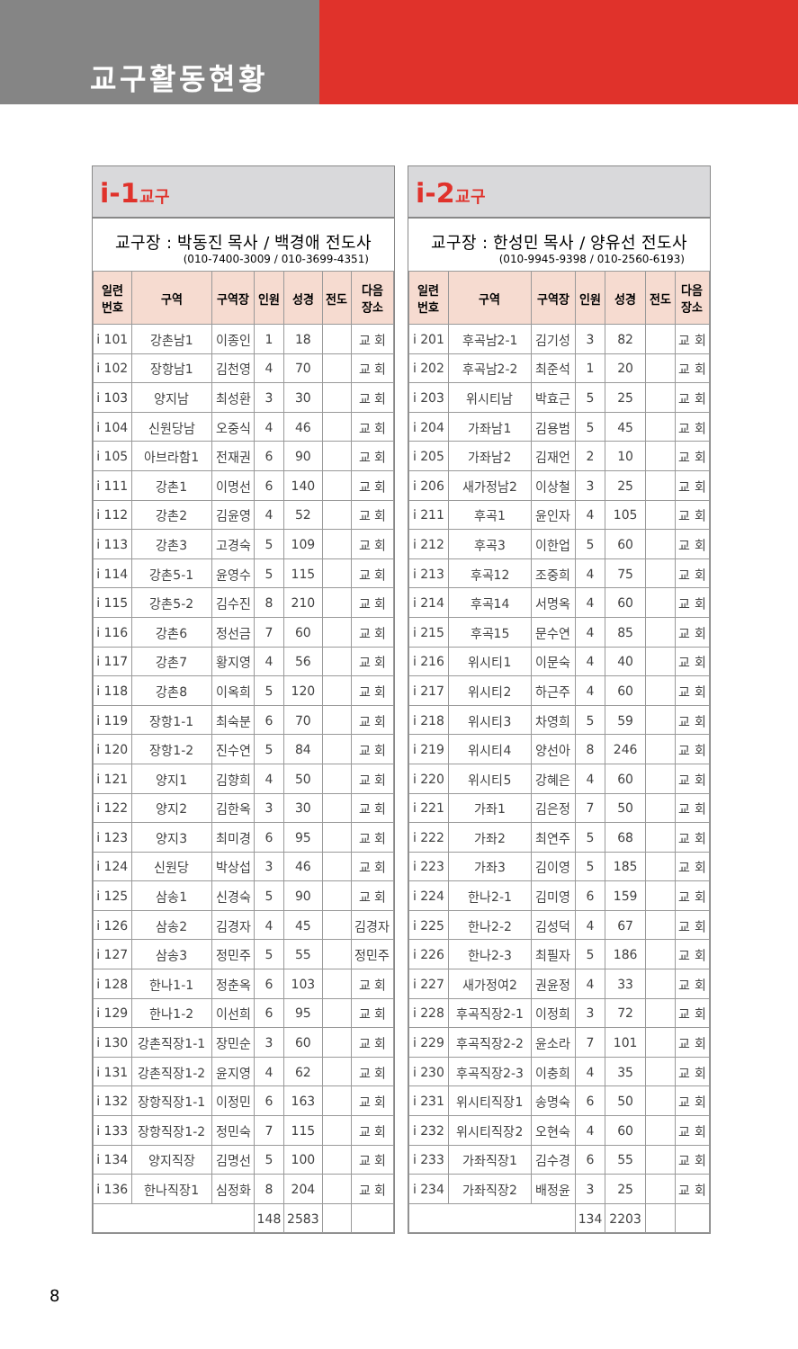교구활동현황
i-1교구
교구장 : 박동진 목사 / 백경애 전도사
(010-7400-3009 / 010-3699-4351)
| 일련 번호 | 구역 | 구역장 | 인원 | 성경 | 전도 | 다음 장소 |
| --- | --- | --- | --- | --- | --- | --- |
| i 101 | 강촌남1 | 이종인 | 1 | 18 | | 교 회 |
| i 102 | 장항남1 | 김천영 | 4 | 70 | | 교 회 |
| i 103 | 양지남 | 최성환 | 3 | 30 | | 교 회 |
| i 104 | 신원당남 | 오중식 | 4 | 46 | | 교 회 |
| i 105 | 아브라함1 | 전재권 | 6 | 90 | | 교 회 |
| i 111 | 강촌1 | 이명선 | 6 | 140 | | 교 회 |
| i 112 | 강촌2 | 김윤영 | 4 | 52 | | 교 회 |
| i 113 | 강촌3 | 고경숙 | 5 | 109 | | 교 회 |
| i 114 | 강촌5-1 | 윤영수 | 5 | 115 | | 교 회 |
| i 115 | 강촌5-2 | 김수진 | 8 | 210 | | 교 회 |
| i 116 | 강촌6 | 정선금 | 7 | 60 | | 교 회 |
| i 117 | 강촌7 | 황지영 | 4 | 56 | | 교 회 |
| i 118 | 강촌8 | 이옥희 | 5 | 120 | | 교 회 |
| i 119 | 장항1-1 | 최숙분 | 6 | 70 | | 교 회 |
| i 120 | 장항1-2 | 진수연 | 5 | 84 | | 교 회 |
| i 121 | 양지1 | 김향희 | 4 | 50 | | 교 회 |
| i 122 | 양지2 | 김한옥 | 3 | 30 | | 교 회 |
| i 123 | 양지3 | 최미경 | 6 | 95 | | 교 회 |
| i 124 | 신원당 | 박상섭 | 3 | 46 | | 교 회 |
| i 125 | 삼송1 | 신경숙 | 5 | 90 | | 교 회 |
| i 126 | 삼송2 | 김경자 | 4 | 45 | | 김경자 |
| i 127 | 삼송3 | 정민주 | 5 | 55 | | 정민주 |
| i 128 | 한나1-1 | 정춘옥 | 6 | 103 | | 교 회 |
| i 129 | 한나1-2 | 이선희 | 6 | 95 | | 교 회 |
| i 130 | 강촌직장1-1 | 장민순 | 3 | 60 | | 교 회 |
| i 131 | 강촌직장1-2 | 윤지영 | 4 | 62 | | 교 회 |
| i 132 | 장항직장1-1 | 이정민 | 6 | 163 | | 교 회 |
| i 133 | 장항직장1-2 | 정민숙 | 7 | 115 | | 교 회 |
| i 134 | 양지직장 | 김명선 | 5 | 100 | | 교 회 |
| i 136 | 한나직장1 | 심정화 | 8 | 204 | | 교 회 |
| | | | 148 | 2583 | | |
i-2교구
교구장 : 한성민 목사 / 양유선 전도사
(010-9945-9398 / 010-2560-6193)
| 일련 번호 | 구역 | 구역장 | 인원 | 성경 | 전도 | 다음 장소 |
| --- | --- | --- | --- | --- | --- | --- |
| i 201 | 후곡남2-1 | 김기성 | 3 | 82 | | 교 회 |
| i 202 | 후곡남2-2 | 최준석 | 1 | 20 | | 교 회 |
| i 203 | 위시티남 | 박효근 | 5 | 25 | | 교 회 |
| i 204 | 가좌남1 | 김용범 | 5 | 45 | | 교 회 |
| i 205 | 가좌남2 | 김재언 | 2 | 10 | | 교 회 |
| i 206 | 새가정남2 | 이상철 | 3 | 25 | | 교 회 |
| i 211 | 후곡1 | 윤인자 | 4 | 105 | | 교 회 |
| i 212 | 후곡3 | 이한업 | 5 | 60 | | 교 회 |
| i 213 | 후곡12 | 조중희 | 4 | 75 | | 교 회 |
| i 214 | 후곡14 | 서명옥 | 4 | 60 | | 교 회 |
| i 215 | 후곡15 | 문수연 | 4 | 85 | | 교 회 |
| i 216 | 위시티1 | 이문숙 | 4 | 40 | | 교 회 |
| i 217 | 위시티2 | 하근주 | 4 | 60 | | 교 회 |
| i 218 | 위시티3 | 차영희 | 5 | 59 | | 교 회 |
| i 219 | 위시티4 | 양선아 | 8 | 246 | | 교 회 |
| i 220 | 위시티5 | 강혜은 | 4 | 60 | | 교 회 |
| i 221 | 가좌1 | 김은정 | 7 | 50 | | 교 회 |
| i 222 | 가좌2 | 최연주 | 5 | 68 | | 교 회 |
| i 223 | 가좌3 | 김이영 | 5 | 185 | | 교 회 |
| i 224 | 한나2-1 | 김미영 | 6 | 159 | | 교 회 |
| i 225 | 한나2-2 | 김성덕 | 4 | 67 | | 교 회 |
| i 226 | 한나2-3 | 최필자 | 5 | 186 | | 교 회 |
| i 227 | 새가정여2 | 권윤정 | 4 | 33 | | 교 회 |
| i 228 | 후곡직장2-1 | 이정희 | 3 | 72 | | 교 회 |
| i 229 | 후곡직장2-2 | 윤소라 | 7 | 101 | | 교 회 |
| i 230 | 후곡직장2-3 | 이충희 | 4 | 35 | | 교 회 |
| i 231 | 위시티직장1 | 송명숙 | 6 | 50 | | 교 회 |
| i 232 | 위시티직장2 | 오현숙 | 4 | 60 | | 교 회 |
| i 233 | 가좌직장1 | 김수경 | 6 | 55 | | 교 회 |
| i 234 | 가좌직장2 | 배정윤 | 3 | 25 | | 교 회 |
| | | | 134 | 2203 | | |
8